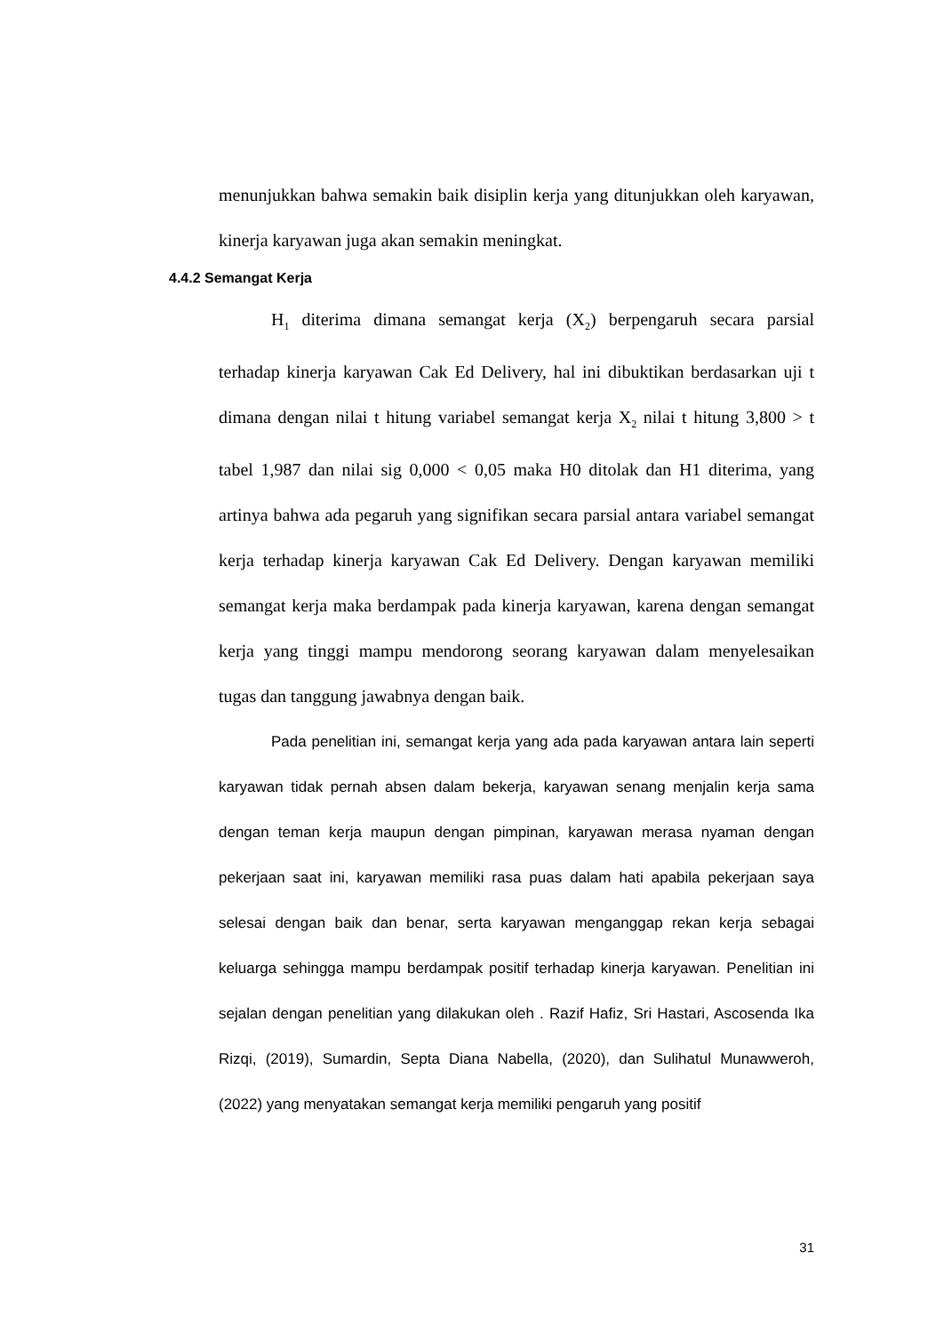menunjukkan bahwa semakin baik disiplin kerja yang ditunjukkan oleh karyawan, kinerja karyawan juga akan semakin meningkat.
4.4.2 Semangat Kerja
H<sub>1</sub> diterima dimana semangat kerja (X<sub>2</sub>) berpengaruh secara parsial terhadap kinerja karyawan Cak Ed Delivery, hal ini dibuktikan berdasarkan uji t dimana dengan nilai t hitung variabel semangat kerja X<sub>2</sub> nilai t hitung 3,800 > t tabel 1,987 dan nilai sig 0,000 < 0,05 maka H0 ditolak dan H1 diterima, yang artinya bahwa ada pegaruh yang signifikan secara parsial antara variabel semangat kerja terhadap kinerja karyawan Cak Ed Delivery. Dengan karyawan memiliki semangat kerja maka berdampak pada kinerja karyawan, karena dengan semangat kerja yang tinggi mampu mendorong seorang karyawan dalam menyelesaikan tugas dan tanggung jawabnya dengan baik.
Pada penelitian ini, semangat kerja yang ada pada karyawan antara lain seperti karyawan tidak pernah absen dalam bekerja, karyawan senang menjalin kerja sama dengan teman kerja maupun dengan pimpinan, karyawan merasa nyaman dengan pekerjaan saat ini, karyawan memiliki rasa puas dalam hati apabila pekerjaan saya selesai dengan baik dan benar, serta karyawan menganggap rekan kerja sebagai keluarga sehingga mampu berdampak positif terhadap kinerja karyawan. Penelitian ini sejalan dengan penelitian yang dilakukan oleh . Razif Hafiz, Sri Hastari, Ascosenda Ika Rizqi, (2019), Sumardin, Septa Diana Nabella, (2020), dan Sulihatul Munawweroh, (2022) yang menyatakan semangat kerja memiliki pengaruh yang positif
31